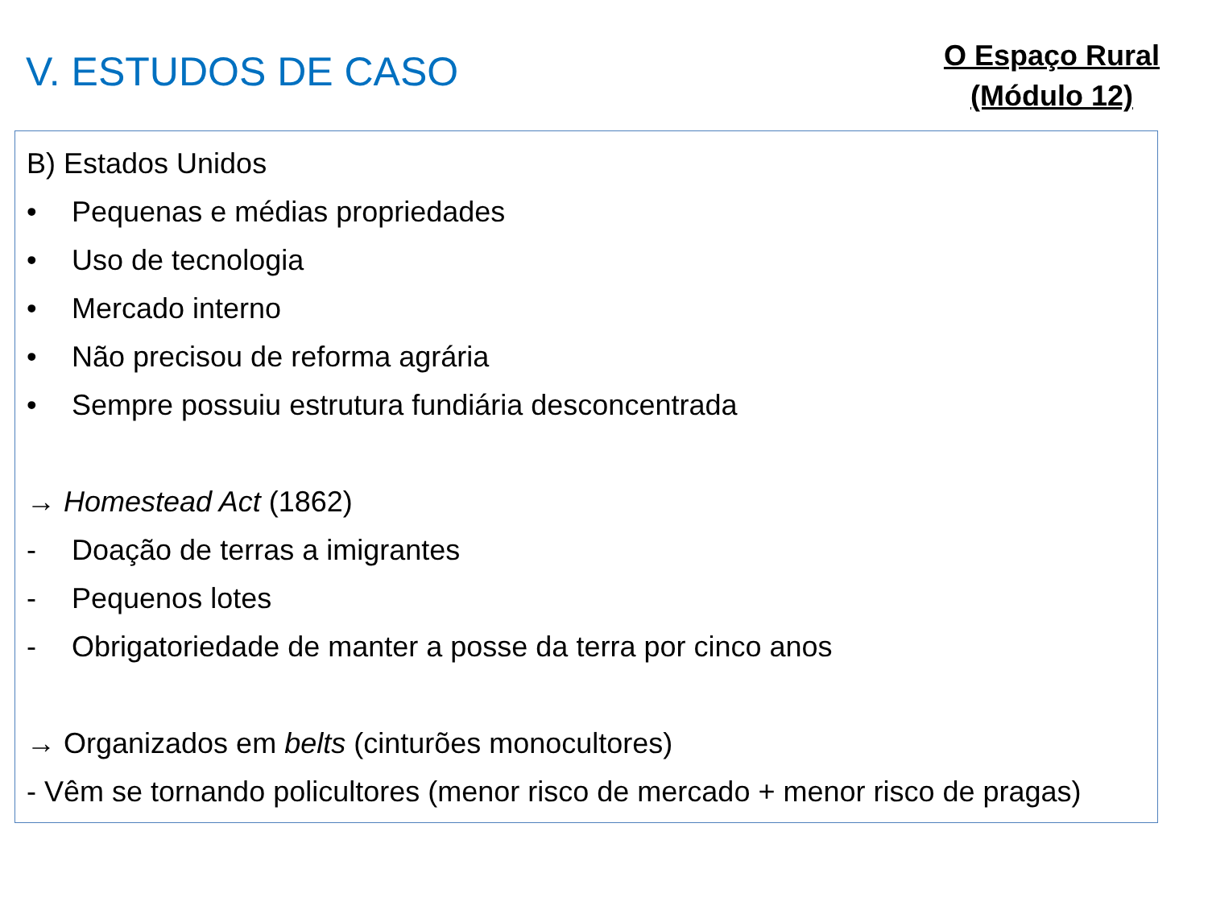V. ESTUDOS DE CASO
O Espaço Rural
(Módulo 12)
B) Estados Unidos
• Pequenas e médias propriedades
• Uso de tecnologia
• Mercado interno
• Não precisou de reforma agrária
• Sempre possuiu estrutura fundiária desconcentrada
→ Homestead Act (1862)
- Doação de terras a imigrantes
- Pequenos lotes
- Obrigatoriedade de manter a posse da terra por cinco anos
→ Organizados em belts (cinturões monocultores)
- Vêm se tornando policultores (menor risco de mercado + menor risco de pragas)